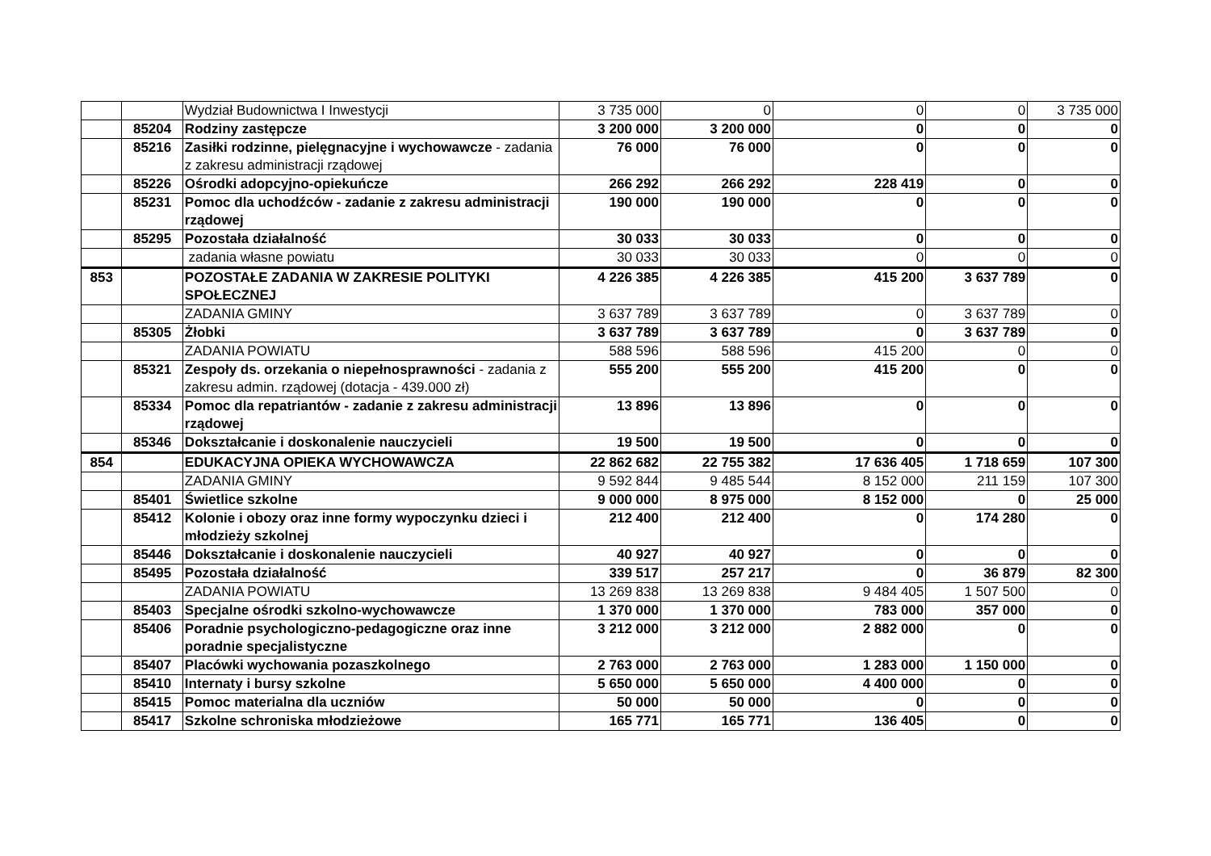| | | Wydział Budownictwa I Inwestycji | 3 735 000 | 0 | 0 | 0 | 3 735 000 |
| | 85204 | Rodziny zastępcze | 3 200 000 | 3 200 000 | 0 | 0 | 0 |
| | 85216 | Zasiłki rodzinne, pielęgnacyjne i wychowawcze - zadania z zakresu administracji rządowej | 76 000 | 76 000 | 0 | 0 | 0 |
| | 85226 | Ośrodki adopcyjno-opiekuńcze | 266 292 | 266 292 | 228 419 | 0 | 0 |
| | 85231 | Pomoc dla uchodźców - zadanie z zakresu administracji rządowej | 190 000 | 190 000 | 0 | 0 | 0 |
| | 85295 | Pozostała działalność | 30 033 | 30 033 | 0 | 0 | 0 |
| | | zadania własne powiatu | 30 033 | 30 033 | 0 | 0 | 0 |
| 853 | | POZOSTAŁE ZADANIA W ZAKRESIE POLITYKI SPOŁECZNEJ | 4 226 385 | 4 226 385 | 415 200 | 3 637 789 | 0 |
| | | ZADANIA GMINY | 3 637 789 | 3 637 789 | 0 | 3 637 789 | 0 |
| | 85305 | Żłobki | 3 637 789 | 3 637 789 | 0 | 3 637 789 | 0 |
| | | ZADANIA POWIATU | 588 596 | 588 596 | 415 200 | 0 | 0 |
| | 85321 | Zespoły ds. orzekania o niepełnosprawności - zadania z zakresu admin. rządowej (dotacja - 439.000 zł) | 555 200 | 555 200 | 415 200 | 0 | 0 |
| | 85334 | Pomoc dla repatriantów - zadanie z zakresu administracji rządowej | 13 896 | 13 896 | 0 | 0 | 0 |
| | 85346 | Dokształcanie i doskonalenie nauczycieli | 19 500 | 19 500 | 0 | 0 | 0 |
| 854 | | EDUKACYJNA OPIEKA WYCHOWAWCZA | 22 862 682 | 22 755 382 | 17 636 405 | 1 718 659 | 107 300 |
| | | ZADANIA GMINY | 9 592 844 | 9 485 544 | 8 152 000 | 211 159 | 107 300 |
| | 85401 | Świetlice szkolne | 9 000 000 | 8 975 000 | 8 152 000 | 0 | 25 000 |
| | 85412 | Kolonie i obozy oraz inne formy wypoczynku dzieci i młodzieży szkolnej | 212 400 | 212 400 | 0 | 174 280 | 0 |
| | 85446 | Dokształcanie i doskonalenie nauczycieli | 40 927 | 40 927 | 0 | 0 | 0 |
| | 85495 | Pozostała działalność | 339 517 | 257 217 | 0 | 36 879 | 82 300 |
| | | ZADANIA POWIATU | 13 269 838 | 13 269 838 | 9 484 405 | 1 507 500 | 0 |
| | 85403 | Specjalne ośrodki szkolno-wychowawcze | 1 370 000 | 1 370 000 | 783 000 | 357 000 | 0 |
| | 85406 | Poradnie psychologiczno-pedagogiczne oraz inne poradnie specjalistyczne | 3 212 000 | 3 212 000 | 2 882 000 | 0 | 0 |
| | 85407 | Placówki wychowania pozaszkolnego | 2 763 000 | 2 763 000 | 1 283 000 | 1 150 000 | 0 |
| | 85410 | Internaty i bursy szkolne | 5 650 000 | 5 650 000 | 4 400 000 | 0 | 0 |
| | 85415 | Pomoc materialna dla uczniów | 50 000 | 50 000 | 0 | 0 | 0 |
| | 85417 | Szkolne schroniska młodzieżowe | 165 771 | 165 771 | 136 405 | 0 | 0 |